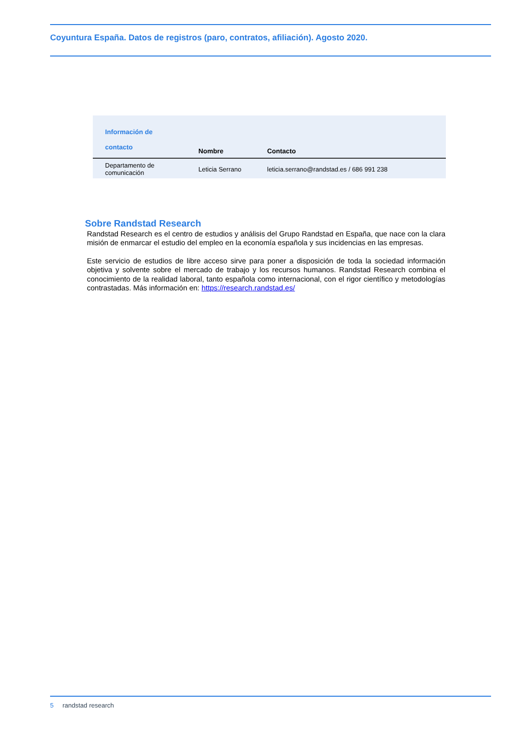Coyuntura España. Datos de registros (paro, contratos, afiliación). Agosto 2020.
| Información de contacto | Nombre | Contacto |
| --- | --- | --- |
| Departamento de comunicación | Leticia Serrano | leticia.serrano@randstad.es / 686 991 238 |
Sobre Randstad Research
Randstad Research es el centro de estudios y análisis del Grupo Randstad en España, que nace con la clara misión de enmarcar el estudio del empleo en la economía española y sus incidencias en las empresas.
Este servicio de estudios de libre acceso sirve para poner a disposición de toda la sociedad información objetiva y solvente sobre el mercado de trabajo y los recursos humanos. Randstad Research combina el conocimiento de la realidad laboral, tanto española como internacional, con el rigor científico y metodologías contrastadas. Más información en: https://research.randstad.es/
5 randstad research